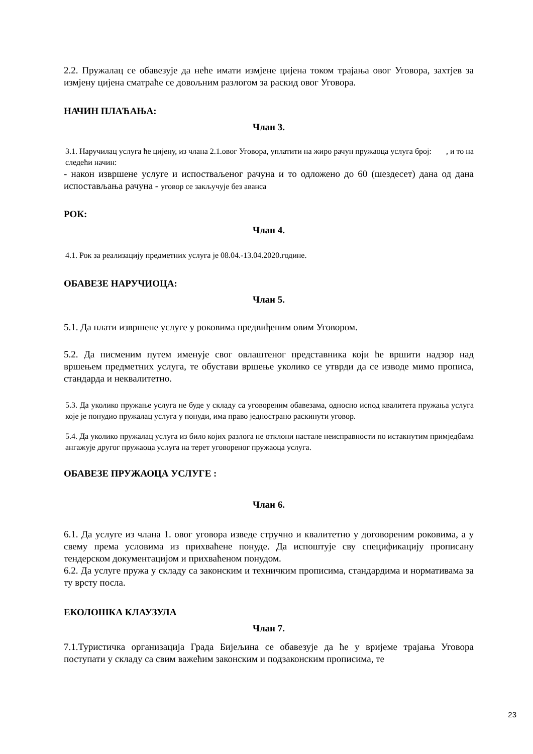2.2. Пружалац се обавезује да неће имати измјене цијена током трајања овог Уговора, захтјев за измјену цијена сматраће се довољним разлогом за раскид овог Уговора.
НАЧИН ПЛАЋАЊА:
Члан 3.
3.1. Наручилац услуга ће цијену, из члана 2.1.овог Уговора, уплатити на жиро рачун пружаоца услуга број: , и то на
следећи начин:
- након извршене услуге и испостваљеног рачуна и то одложено до 60 (шездесет) дана од дана испостављања рачуна - уговор се закључује без аванса
РОК:
Члан 4.
4.1. Рок за реализацију предметних услуга је 08.04.-13.04.2020.године.
ОБАВЕЗЕ НАРУЧИОЦА:
Члан 5.
5.1. Да плати извршене услуге у роковима предвиђеним овим Уговором.
5.2. Да писменим путем именује свог овлаштеног представника који ће вршити надзор над вршењем предметних услуга, те обустави вршење уколико се утврди да се изводе мимо прописа, стандарда и неквалитетно.
5.3. Да уколико пружање услуга не буде у складу са уговореним обавезама, односно испод квалитета пружања услуга које је понудио пружалац услуга у понуди, има право једнострано раскинути уговор.
5.4. Да уколико пружалац услуга из било којих разлога не отклони настале неисправности по истакнутим примједбама ангажује другог пружаоца услуга на терет уговореног пружаоца услуга.
ОБАВЕЗЕ ПРУЖАОЦА УСЛУГЕ :
Члан 6.
6.1. Да услуге из члана 1. овог уговора изведе стручно и квалитетно у договореним роковима, а у свему према условима из прихваћене понуде. Да испоштује сву спецификацију прописану тендерском документацијом и прихваћеном понудом.
6.2. Да услуге пружа у складу са законским и техничким прописима, стандардима и нормативама за ту врсту посла.
ЕКОЛОШКА КЛАУЗУЛА
Члан 7.
7.1.Туристичка организација Града Бијељина се обавезује да ће у вријеме трајања Уговора поступати у складу са свим важећим законским и подзаконским прописима, те
23